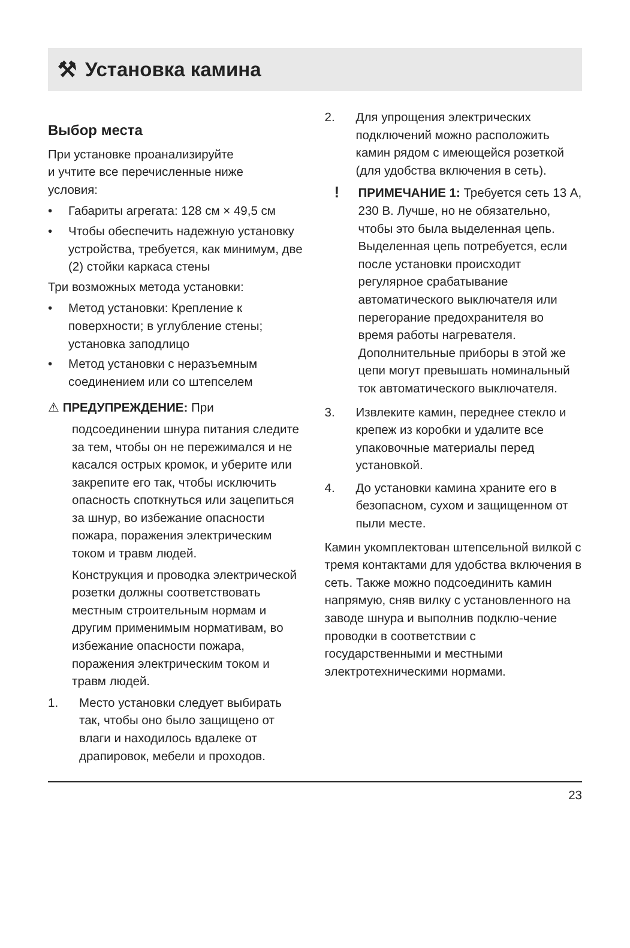⚒ Установка камина
Выбор места
При установке проанализируйте
и учтите все перечисленные ниже
условия:
• Габариты агрегата: 128 см × 49,5 см
• Чтобы обеспечить надежную установку устройства, требуется, как минимум, две (2) стойки каркаса стены
Три возможных метода установки:
• Метод установки: Крепление к поверхности; в углубление стены; установка заподлицо
• Метод установки с неразъемным соединением или со штепселем
⚠ ПРЕДУПРЕЖДЕНИЕ: При
подсоединении шнура питания следите за тем, чтобы он не пережимался и не касался острых кромок, и уберите или закрепите его так, чтобы исключить опасность споткнуться или зацепиться за шнур, во избежание опасности пожара, поражения электрическим током и травм людей.
Конструкция и проводка электрической розетки должны соответствовать местным строительным нормам и другим применимым нормативам, во избежание опасности пожара, поражения электрическим током и травм людей.
1. Место установки следует выбирать так, чтобы оно было защищено от влаги и находилось вдалеке от драпировок, мебели и проходов.
2. Для упрощения электрических подключений можно расположить камин рядом с имеющейся розеткой (для удобства включения в сеть).
! ПРИМЕЧАНИЕ 1: Требуется сеть 13 А, 230 В. Лучше, но не обязательно, чтобы это была выделенная цепь. Выделенная цепь потребуется, если после установки происходит регулярное срабатывание автоматического выключателя или перегорание предохранителя во время работы нагревателя. Дополнительные приборы в этой же цепи могут превышать номинальный ток автоматического выключателя.
3. Извлеките камин, переднее стекло и крепеж из коробки и удалите все упаковочные материалы перед установкой.
4. До установки камина храните его в безопасном, сухом и защищенном от пыли месте.
Камин укомплектован штепсельной вилкой с тремя контактами для удобства включения в сеть. Также можно подсоединить камин напрямую, сняв вилку с установленного на заводе шнура и выполнив подклю-чение проводки в соответствии с государственными и местными электротехническими нормами.
23